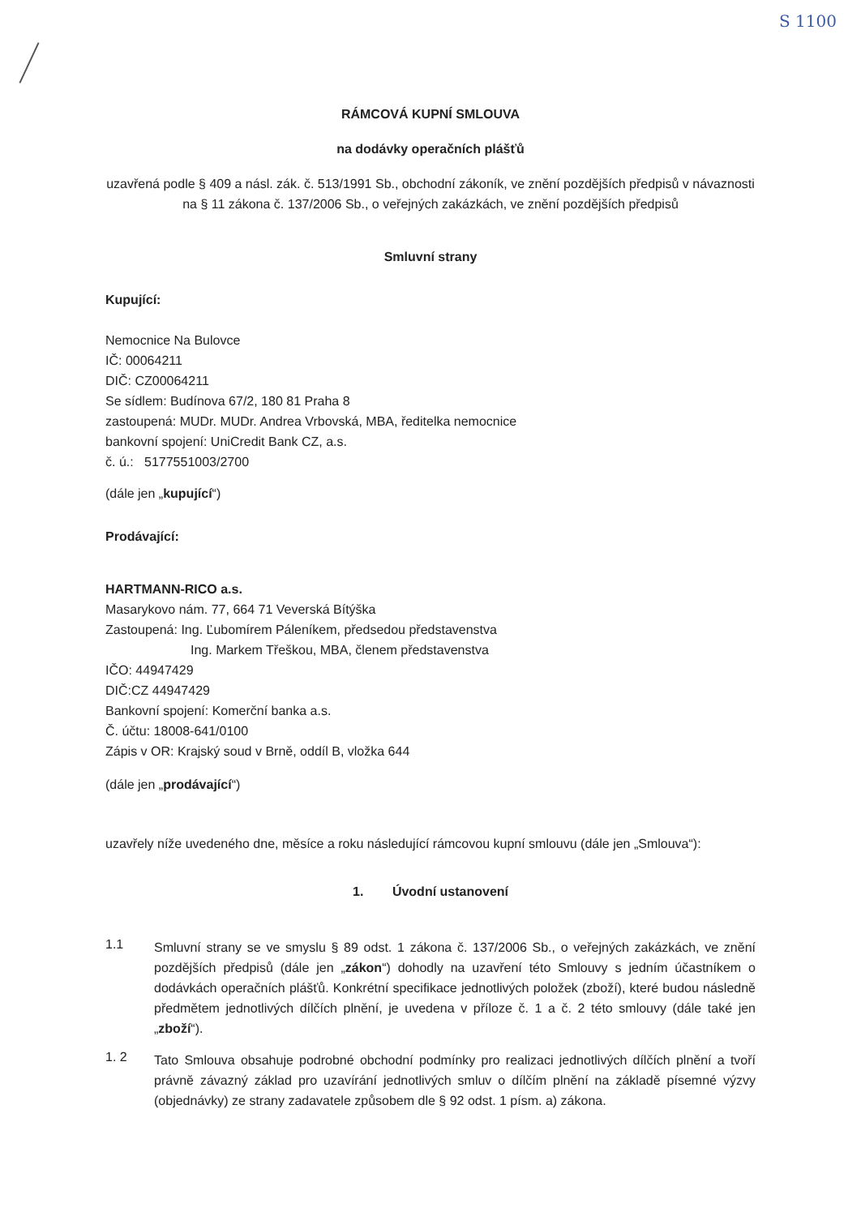S 1100
RÁMCOVÁ KUPNÍ SMLOUVA
na dodávky operačních plášťů
uzavřená podle § 409 a násl. zák. č. 513/1991 Sb., obchodní zákoník, ve znění pozdějších předpisů v návaznosti na § 11 zákona č. 137/2006 Sb., o veřejných zakázkách, ve znění pozdějších předpisů
Smluvní strany
Kupující:
Nemocnice Na Bulovce
IČ: 00064211
DIČ: CZ00064211
Se sídlem: Budínova 67/2, 180 81 Praha 8
zastoupená: MUDr. MUDr. Andrea Vrbovská, MBA, ředitelka nemocnice
bankovní spojení: UniCredit Bank CZ, a.s.
č. ú.: 5177551003/2700
(dále jen „kupující“)
Prodávající:
HARTMANN-RICO a.s.
Masarykovo nám. 77, 664 71 Veverská Bítýška
Zastoupená: Ing. Ľubomírem Páleníkem, předsedou představenstva
Ing. Markem Třeškou, MBA, členem představenstva
IČO: 44947429
DIČ:CZ 44947429
Bankovní spojení: Komerční banka a.s.
Č. účtu: 18008-641/0100
Zápis v OR: Krajský soud v Brně, oddíl B, vložka 644
(dále jen „prodávající“)
uzavřely níže uvedeného dne, měsíce a roku následující rámcovou kupní smlouvu (dále jen „Smlouva“):
1. Úvodní ustanovení
1.1
Smluvní strany se ve smyslu § 89 odst. 1 zákona č. 137/2006 Sb., o veřejných zakázkách, ve znění pozdějších předpisů (dále jen „zákon“) dohodly na uzavření této Smlouvy s jedním účastníkem o dodávkách operačních plášťů. Konkrétní specifikace jednotlivých položek (zboží), které budou následně předmětem jednotlivých dílčích plnění, je uvedena v příloze č. 1 a č. 2 této smlouvy (dále také jen „zboží“).
1. 2
Tato Smlouva obsahuje podrobné obchodní podmínky pro realizaci jednotlivých dílčích plnění a tvoří právně závazný základ pro uzavírání jednotlivých smluv o dílčím plnění na základě písemné výzvy (objednávky) ze strany zadavatele způsobem dle § 92 odst. 1 písm. a) zákona.